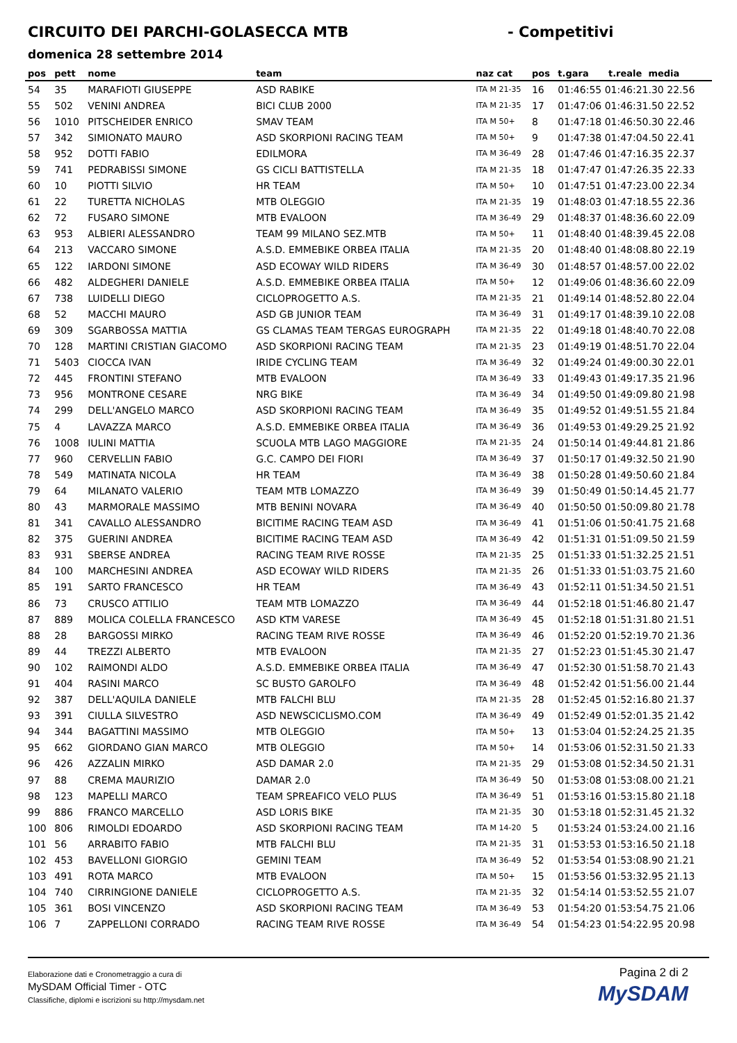CIRCUITO DEI PARCHI-GOLASECCA MTB - Competitivi
domenica 28 settembre 2014
| pos | pett | nome | team | naz cat | pos | t.gara | t.reale media |
| --- | --- | --- | --- | --- | --- | --- | --- |
| 54 | 35 | MARAFIOTI GIUSEPPE | ASD RABIKE | ITA M 21-35 | 16 | 01:46:55 01:46:21.30 22.56 | |
| 55 | 502 | VENINI ANDREA | BICI CLUB 2000 | ITA M 21-35 | 17 | 01:47:06 01:46:31.50 22.52 | |
| 56 | 1010 | PITSCHEIDER ENRICO | SMAV TEAM | ITA M 50+ | 8 | 01:47:18 01:46:50.30 22.46 | |
| 57 | 342 | SIMIONATO MAURO | ASD SKORPIONI RACING TEAM | ITA M 50+ | 9 | 01:47:38 01:47:04.50 22.41 | |
| 58 | 952 | DOTTI FABIO | EDILMORA | ITA M 36-49 | 28 | 01:47:46 01:47:16.35 22.37 | |
| 59 | 741 | PEDRABISSI SIMONE | GS CICLI BATTISTELLA | ITA M 21-35 | 18 | 01:47:47 01:47:26.35 22.33 | |
| 60 | 10 | PIOTTI SILVIO | HR TEAM | ITA M 50+ | 10 | 01:47:51 01:47:23.00 22.34 | |
| 61 | 22 | TURETTA NICHOLAS | MTB OLEGGIO | ITA M 21-35 | 19 | 01:48:03 01:47:18.55 22.36 | |
| 62 | 72 | FUSARO SIMONE | MTB EVALOON | ITA M 36-49 | 29 | 01:48:37 01:48:36.60 22.09 | |
| 63 | 953 | ALBIERI ALESSANDRO | TEAM 99 MILANO SEZ.MTB | ITA M 50+ | 11 | 01:48:40 01:48:39.45 22.08 | |
| 64 | 213 | VACCARO SIMONE | A.S.D. EMMEBIKE ORBEA ITALIA | ITA M 21-35 | 20 | 01:48:40 01:48:08.80 22.19 | |
| 65 | 122 | IARDONI SIMONE | ASD ECOWAY WILD RIDERS | ITA M 36-49 | 30 | 01:48:57 01:48:57.00 22.02 | |
| 66 | 482 | ALDEGHERI DANIELE | A.S.D. EMMEBIKE ORBEA ITALIA | ITA M 50+ | 12 | 01:49:06 01:48:36.60 22.09 | |
| 67 | 738 | LUIDELLI DIEGO | CICLOPROGETTO A.S. | ITA M 21-35 | 21 | 01:49:14 01:48:52.80 22.04 | |
| 68 | 52 | MACCHI MAURO | ASD GB JUNIOR TEAM | ITA M 36-49 | 31 | 01:49:17 01:48:39.10 22.08 | |
| 69 | 309 | SGARBOSSA MATTIA | GS CLAMAS TEAM TERGAS EUROGRAPH | ITA M 21-35 | 22 | 01:49:18 01:48:40.70 22.08 | |
| 70 | 128 | MARTINI CRISTIAN GIACOMO | ASD SKORPIONI RACING TEAM | ITA M 21-35 | 23 | 01:49:19 01:48:51.70 22.04 | |
| 71 | 5403 | CIOCCA IVAN | IRIDE CYCLING TEAM | ITA M 36-49 | 32 | 01:49:24 01:49:00.30 22.01 | |
| 72 | 445 | FRONTINI STEFANO | MTB EVALOON | ITA M 36-49 | 33 | 01:49:43 01:49:17.35 21.96 | |
| 73 | 956 | MONTRONE CESARE | NRG BIKE | ITA M 36-49 | 34 | 01:49:50 01:49:09.80 21.98 | |
| 74 | 299 | DELL'ANGELO MARCO | ASD SKORPIONI RACING TEAM | ITA M 36-49 | 35 | 01:49:52 01:49:51.55 21.84 | |
| 75 | 4 | LAVAZZA MARCO | A.S.D. EMMEBIKE ORBEA ITALIA | ITA M 36-49 | 36 | 01:49:53 01:49:29.25 21.92 | |
| 76 | 1008 | IULINI MATTIA | SCUOLA MTB LAGO MAGGIORE | ITA M 21-35 | 24 | 01:50:14 01:49:44.81 21.86 | |
| 77 | 960 | CERVELLIN FABIO | G.C. CAMPO DEI FIORI | ITA M 36-49 | 37 | 01:50:17 01:49:32.50 21.90 | |
| 78 | 549 | MATINATA NICOLA | HR TEAM | ITA M 36-49 | 38 | 01:50:28 01:49:50.60 21.84 | |
| 79 | 64 | MILANATO VALERIO | TEAM MTB LOMAZZO | ITA M 36-49 | 39 | 01:50:49 01:50:14.45 21.77 | |
| 80 | 43 | MARMORALE MASSIMO | MTB BENINI NOVARA | ITA M 36-49 | 40 | 01:50:50 01:50:09.80 21.78 | |
| 81 | 341 | CAVALLO ALESSANDRO | BICITIME RACING TEAM ASD | ITA M 36-49 | 41 | 01:51:06 01:50:41.75 21.68 | |
| 82 | 375 | GUERINI ANDREA | BICITIME RACING TEAM ASD | ITA M 36-49 | 42 | 01:51:31 01:51:09.50 21.59 | |
| 83 | 931 | SBERSE ANDREA | RACING TEAM RIVE ROSSE | ITA M 21-35 | 25 | 01:51:33 01:51:32.25 21.51 | |
| 84 | 100 | MARCHESINI ANDREA | ASD ECOWAY WILD RIDERS | ITA M 21-35 | 26 | 01:51:33 01:51:03.75 21.60 | |
| 85 | 191 | SARTO FRANCESCO | HR TEAM | ITA M 36-49 | 43 | 01:52:11 01:51:34.50 21.51 | |
| 86 | 73 | CRUSCO ATTILIO | TEAM MTB LOMAZZO | ITA M 36-49 | 44 | 01:52:18 01:51:46.80 21.47 | |
| 87 | 889 | MOLICA COLELLA FRANCESCO | ASD KTM VARESE | ITA M 36-49 | 45 | 01:52:18 01:51:31.80 21.51 | |
| 88 | 28 | BARGOSSI MIRKO | RACING TEAM RIVE ROSSE | ITA M 36-49 | 46 | 01:52:20 01:52:19.70 21.36 | |
| 89 | 44 | TREZZI ALBERTO | MTB EVALOON | ITA M 21-35 | 27 | 01:52:23 01:51:45.30 21.47 | |
| 90 | 102 | RAIMONDI ALDO | A.S.D. EMMEBIKE ORBEA ITALIA | ITA M 36-49 | 47 | 01:52:30 01:51:58.70 21.43 | |
| 91 | 404 | RASINI MARCO | SC BUSTO GAROLFO | ITA M 36-49 | 48 | 01:52:42 01:51:56.00 21.44 | |
| 92 | 387 | DELL'AQUILA DANIELE | MTB FALCHI BLU | ITA M 21-35 | 28 | 01:52:45 01:52:16.80 21.37 | |
| 93 | 391 | CIULLA SILVESTRO | ASD NEWSCICLISMO.COM | ITA M 36-49 | 49 | 01:52:49 01:52:01.35 21.42 | |
| 94 | 344 | BAGATTINI MASSIMO | MTB OLEGGIO | ITA M 50+ | 13 | 01:53:04 01:52:24.25 21.35 | |
| 95 | 662 | GIORDANO GIAN MARCO | MTB OLEGGIO | ITA M 50+ | 14 | 01:53:06 01:52:31.50 21.33 | |
| 96 | 426 | AZZALIN MIRKO | ASD DAMAR 2.0 | ITA M 21-35 | 29 | 01:53:08 01:52:34.50 21.31 | |
| 97 | 88 | CREMA MAURIZIO | DAMAR 2.0 | ITA M 36-49 | 50 | 01:53:08 01:53:08.00 21.21 | |
| 98 | 123 | MAPELLI MARCO | TEAM SPREAFICO VELO PLUS | ITA M 36-49 | 51 | 01:53:16 01:53:15.80 21.18 | |
| 99 | 886 | FRANCO MARCELLO | ASD LORIS BIKE | ITA M 21-35 | 30 | 01:53:18 01:52:31.45 21.32 | |
| 100 | 806 | RIMOLDI EDOARDO | ASD SKORPIONI RACING TEAM | ITA M 14-20 | 5 | 01:53:24 01:53:24.00 21.16 | |
| 101 | 56 | ARRABITO FABIO | MTB FALCHI BLU | ITA M 21-35 | 31 | 01:53:53 01:53:16.50 21.18 | |
| 102 | 453 | BAVELLONI GIORGIO | GEMINI TEAM | ITA M 36-49 | 52 | 01:53:54 01:53:08.90 21.21 | |
| 103 | 491 | ROTA MARCO | MTB EVALOON | ITA M 50+ | 15 | 01:53:56 01:53:32.95 21.13 | |
| 104 | 740 | CIRRINGIONE DANIELE | CICLOPROGETTO A.S. | ITA M 21-35 | 32 | 01:54:14 01:53:52.55 21.07 | |
| 105 | 361 | BOSI VINCENZO | ASD SKORPIONI RACING TEAM | ITA M 36-49 | 53 | 01:54:20 01:53:54.75 21.06 | |
| 106 | 7 | ZAPPELLONI CORRADO | RACING TEAM RIVE ROSSE | ITA M 36-49 | 54 | 01:54:23 01:54:22.95 20.98 | |
Elaborazione dati e Cronometraggio a cura di
MySDAM Official Timer - OTC
Classifiche, diplomi e iscrizioni su http://mysdam.net
Pagina 2 di 2
MySDAM